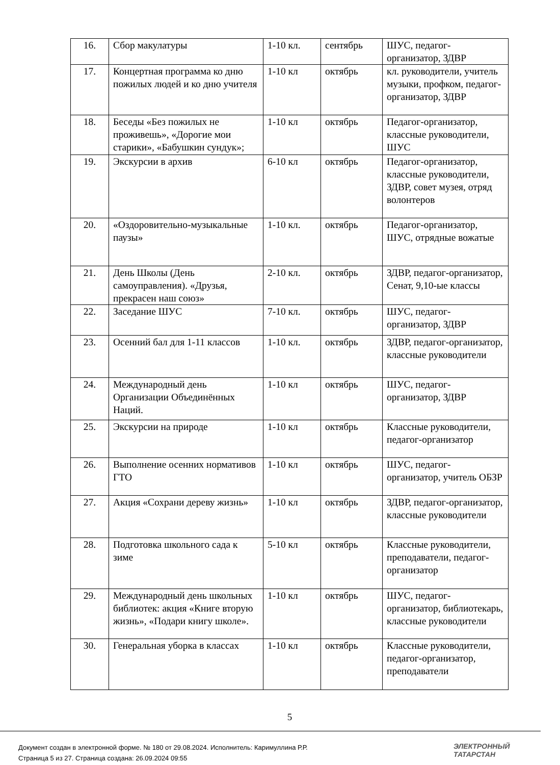| 16. | Сбор макулатуры | 1-10 кл. | сентябрь | ШУС, педагог-организатор, ЗДВР |
| 17. | Концертная программа ко дню пожилых людей и ко дню учителя | 1-10 кл | октябрь | кл. руководители, учитель музыки, профком, педагог-организатор, ЗДВР |
| 18. | Беседы «Без пожилых не проживешь», «Дорогие мои старики», «Бабушкин сундук»; | 1-10 кл | октябрь | Педагог-организатор, классные руководители, ШУС |
| 19. | Экскурсии в архив | 6-10 кл | октябрь | Педагог-организатор, классные руководители, ЗДВР, совет музея, отряд волонтеров |
| 20. | «Оздоровительно-музыкальные паузы» | 1-10 кл. | октябрь | Педагог-организатор, ШУС, отрядные вожатые |
| 21. | День Школы (День самоуправления). «Друзья, прекрасен наш союз» | 2-10 кл. | октябрь | ЗДВР, педагог-организатор, Сенат, 9,10-ые классы |
| 22. | Заседание ШУС | 7-10 кл. | октябрь | ШУС, педагог-организатор, ЗДВР |
| 23. | Осенний бал для 1-11 классов | 1-10 кл. | октябрь | ЗДВР, педагог-организатор, классные руководители |
| 24. | Международный день Организации Объединённых Наций. | 1-10 кл | октябрь | ШУС, педагог-организатор, ЗДВР |
| 25. | Экскурсии на природе | 1-10 кл | октябрь | Классные руководители, педагог-организатор |
| 26. | Выполнение осенних нормативов ГТО | 1-10 кл | октябрь | ШУС, педагог-организатор, учитель ОБЗР |
| 27. | Акция «Сохрани дереву жизнь» | 1-10 кл | октябрь | ЗДВР, педагог-организатор, классные руководители |
| 28. | Подготовка школьного сада к зиме | 5-10 кл | октябрь | Классные руководители, преподаватели, педагог-организатор |
| 29. | Международный день школьных библиотек: акция «Книге вторую жизнь», «Подари книгу школе». | 1-10 кл | октябрь | ШУС, педагог-организатор, библиотекарь, классные руководители |
| 30. | Генеральная уборка в классах | 1-10 кл | октябрь | Классные руководители, педагог-организатор, преподаватели |
5
Документ создан в электронной форме. № 180 от 29.08.2024. Исполнитель: Каримуллина Р.Р.
Страница 5 из 27. Страница создана: 26.09.2024 09:55
ЭЛЕКТРОННЫЙ
ТАТАРСТАН